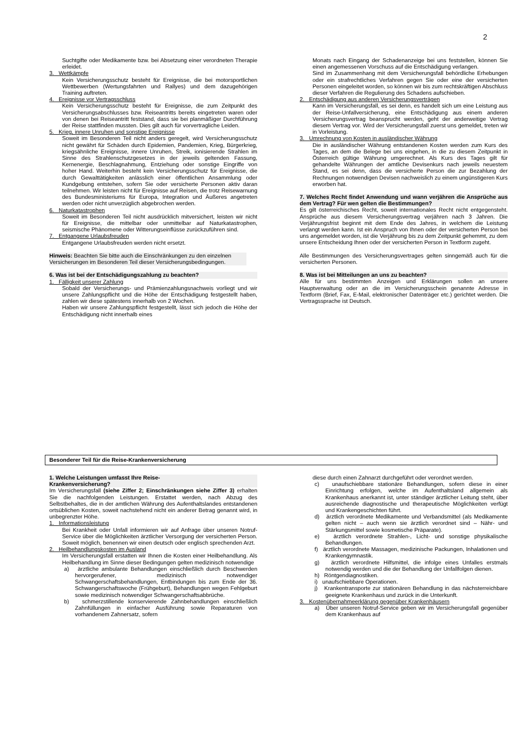2
Suchtgifte oder Medikamente bzw. bei Absetzung einer verordneten Therapie erleidet.
3. Wettkämpfe
Kein Versicherungsschutz besteht für Ereignisse, die bei motorsportlichen Wettbewerben (Wertungsfahrten und Rallyes) und dem dazugehörigen Training auftreten.
4. Ereignisse vor Vertragsschluss
Kein Versicherungsschutz besteht für Ereignisse, die zum Zeitpunkt des Versicherungsabschlusses bzw. Reiseantritts bereits eingetreten waren oder von denen bei Reiseantritt feststand, dass sie bei planmäßiger Durchführung der Reise stattfinden mussten. Dies gilt auch für vorvertragliche Leiden.
5. Krieg, innere Unruhen und sonstige Ereignisse
Soweit im Besonderen Teil nicht anders geregelt, wird Versicherungsschutz nicht gewährt für Schäden durch Epidemien, Pandemien, Krieg, Bürgerkrieg, kriegsähnliche Ereignisse, innere Unruhen, Streik, ionisierende Strahlen im Sinne des Strahlenschutzgesetzes in der jeweils geltenden Fassung, Kernenergie, Beschlagnahmung, Entziehung oder sonstige Eingriffe von hoher Hand. Weiterhin besteht kein Versicherungsschutz für Ereignisse, die durch Gewalttätigkeiten anlässlich einer öffentlichen Ansammlung oder Kundgebung entstehen, sofern Sie oder versicherte Personen aktiv daran teilnehmen. Wir leisten nicht für Ereignisse auf Reisen, die trotz Reisewarnung des Bundesministeriums für Europa, Integration und Äußeres angetreten werden oder nicht unverzüglich abgebrochen werden.
6. Naturkatastrophen
Soweit im Besonderen Teil nicht ausdrücklich mitversichert, leisten wir nicht für Ereignisse, die mittelbar oder unmittelbar auf Naturkatastrophen, seismische Phänomene oder Witterungseinflüsse zurückzuführen sind.
7. Entgangene Urlaubsfreuden
Entgangene Urlaubsfreuden werden nicht ersetzt.
Hinweis: Beachten Sie bitte auch die Einschränkungen zu den einzelnen Versicherungen im Besonderen Teil dieser Versicherungsbedingungen.
6. Was ist bei der Entschädigungszahlung zu beachten?
1. Fälligkeit unserer Zahlung
Sobald der Versicherungs- und Prämienzahlungsnachweis vorliegt und wir unsere Zahlungspflicht und die Höhe der Entschädigung festgestellt haben, zahlen wir diese spätestens innerhalb von 2 Wochen.
Haben wir unsere Zahlungspflicht festgestellt, lässt sich jedoch die Höhe der Entschädigung nicht innerhalb eines
Monats nach Eingang der Schadenanzeige bei uns feststellen, können Sie einen angemessenen Vorschuss auf die Entschädigung verlangen.
Sind im Zusammenhang mit dem Versicherungsfall behördliche Erhebungen oder ein strafrechtliches Verfahren gegen Sie oder eine der versicherten Personen eingeleitet worden, so können wir bis zum rechtskräftigen Abschluss dieser Verfahren die Regulierung des Schadens aufschieben.
2. Entschädigung aus anderen Versicherungsverträgen
Kann im Versicherungsfall, es sei denn, es handelt sich um eine Leistung aus der Reise-Unfallversicherung, eine Entschädigung aus einem anderen Versicherungsvertrag beansprucht werden, geht der anderweitige Vertrag diesem Vertrag vor. Wird der Versicherungsfall zuerst uns gemeldet, treten wir in Vorleistung.
3. Umrechnung von Kosten in ausländischer Währung
Die in ausländischer Währung entstandenen Kosten werden zum Kurs des Tages, an dem die Belege bei uns eingehen, in die zu diesem Zeitpunkt in Österreich gültige Währung umgerechnet. Als Kurs des Tages gilt für gehandelte Währungen der amtliche Devisenkurs nach jeweils neuestem Stand, es sei denn, dass die versicherte Person die zur Bezahlung der Rechnungen notwendigen Devisen nachweislich zu einem ungünstigeren Kurs erworben hat.
7. Welches Recht findet Anwendung und wann verjähren die Ansprüche aus dem Vertrag? Für wen gelten die Bestimmungen?
Es gilt österreichisches Recht, soweit internationales Recht nicht entgegensteht. Ansprüche aus diesem Versicherungsvertrag verjähren nach 3 Jahren. Die Verjährungsfrist beginnt mit dem Ende des Jahres, in welchem die Leistung verlangt werden kann. Ist ein Anspruch von Ihnen oder der versicherten Person bei uns angemeldet worden, ist die Verjährung bis zu dem Zeitpunkt gehemmt, zu dem unsere Entscheidung Ihnen oder der versicherten Person in Textform zugeht.
Alle Bestimmungen des Versicherungsvertrages gelten sinngemäß auch für die versicherten Personen.
8. Was ist bei Mitteilungen an uns zu beachten?
Alle für uns bestimmten Anzeigen und Erklärungen sollen an unsere Hauptverwaltung oder an die im Versicherungsschein genannte Adresse in Textform (Brief, Fax, E-Mail, elektronischer Datenträger etc.) gerichtet werden. Die Vertragssprache ist Deutsch.
Besonderer Teil für die Reise-Krankenversicherung
1. Welche Leistungen umfasst Ihre Reise-
Krankenversicherung?
Im Versicherungsfall (siehe Ziffer 2; Einschränkungen siehe Ziffer 3) erhalten Sie die nachfolgenden Leistungen. Erstattet werden, nach Abzug des Selbstbehaltes, die in der amtlichen Währung des Aufenthaltslandes entstandenen ortsüblichen Kosten, soweit nachstehend nicht ein anderer Betrag genannt wird, in unbegrenzter Höhe.
1. Informationsleistung
Bei Krankheit oder Unfall informieren wir auf Anfrage über unseren Notruf-Service über die Möglichkeiten ärztlicher Versorgung der versicherten Person. Soweit möglich, benennen wir einen deutsch oder englisch sprechenden Arzt.
2. Heilbehandlungskosten im Ausland
Im Versicherungsfall erstatten wir Ihnen die Kosten einer Heilbehandlung. Als Heilbehandlung im Sinne dieser Bedingungen gelten medizinisch notwendige
a) ärztliche ambulante Behandlungen einschließlich durch Beschwerden hervorgerufener, medizinisch notwendiger Schwangerschaftsbehandlungen, Entbindungen bis zum Ende der 36. Schwangerschaftswoche (Frühgeburt), Behandlungen wegen Fehlgeburt sowie medizinisch notwendiger Schwangerschaftsabbrüche.
b) schmerzstillende konservierende Zahnbehandlungen einschließlich Zahnfüllungen in einfacher Ausführung sowie Reparaturen von vorhandenem Zahnersatz, sofern
diese durch einen Zahnarzt durchgeführt oder verordnet werden.
c) unaufschiebbare stationäre Behandlungen, sofern diese in einer Einrichtung erfolgen, welche im Aufenthaltsland allgemein als Krankenhaus anerkannt ist, unter ständiger ärztlicher Leitung steht, über ausreichende diagnostische und therapeutische Möglichkeiten verfügt und Krankengeschichten führt.
d) ärztlich verordnete Medikamente und Verbandsmittel (als Medikamente gelten nicht – auch wenn sie ärztlich verordnet sind – Nähr- und Stärkungsmittel sowie kosmetische Präparate).
e) ärztlich verordnete Strahlen-, Licht- und sonstige physikalische Behandlungen.
f) ärztlich verordnete Massagen, medizinische Packungen, Inhalationen und Krankengymnastik.
g) ärztlich verordnete Hilfsmittel, die infolge eines Unfalles erstmals notwendig werden und die der Behandlung der Unfallfolgen dienen.
h) Röntgendiagnostiken.
i) unaufschiebbare Operationen.
j) Krankentransporte zur stationären Behandlung in das nächsterreichbare geeignete Krankenhaus und zurück in die Unterkunft.
3. Kostenübernahmeerklärung gegenüber Krankenhäusern
a) Über unseren Notruf-Service geben wir im Versicherungsfall gegenüber dem Krankenhaus auf